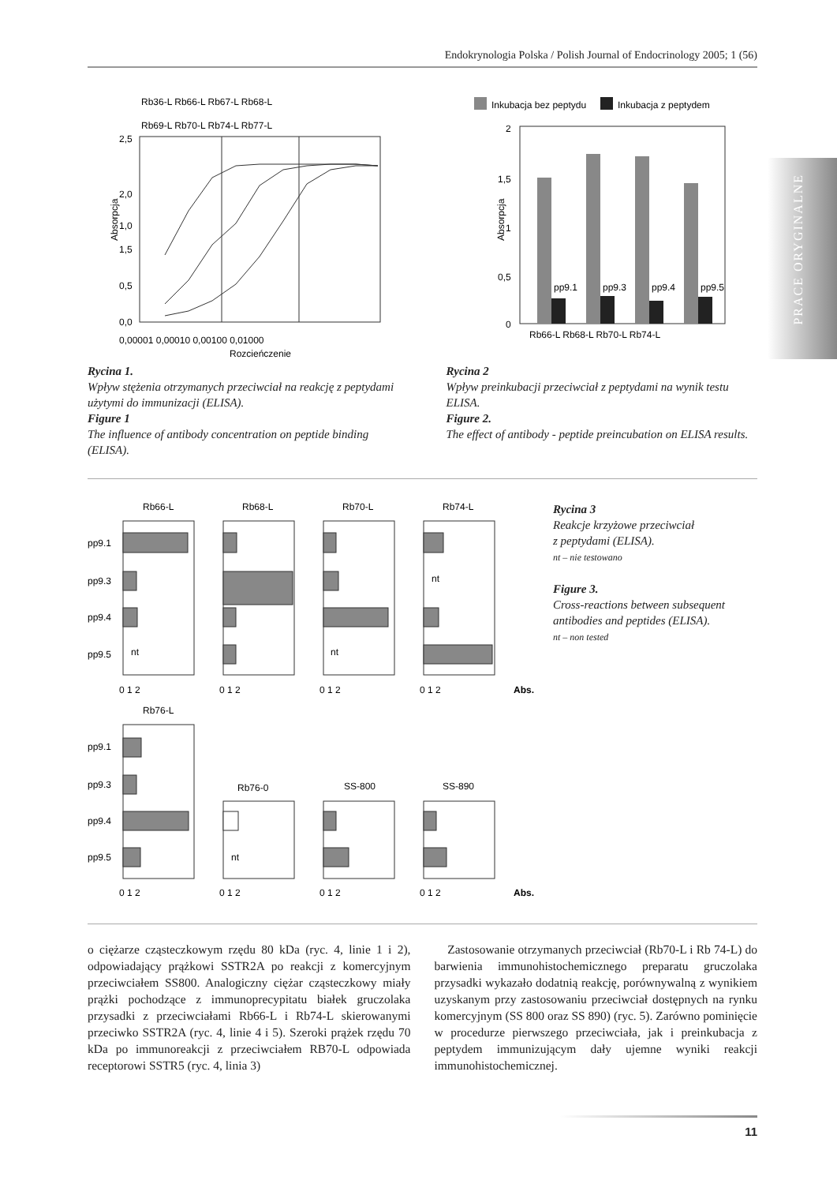Endokrynologia Polska / Polish Journal of Endocrinology 2005; 1 (56)
PRACE ORYGINALNE
Rb36-L Rb66-L Rb67-L Rb68-L
Rb69-L Rb70-L Rb74-L Rb77-L
2,5
2,0
1,5
0,5
0,0
1,0
0,00001 0,00010 0,00100 0,01000
Rozcieńczenie
Absorpcja
Inkubacja bez peptydu
Inkubacja z peptydem
pp9.1
pp9.3
pp9.4
pp9.5
2
1,5
1
0,5
0
Rb66-L Rb68-L Rb70-L Rb74-L
Absorpcja
Rycina 1.
Wpływ stężenia otrzymanych przeciwciał na reakcję z peptydami użytymi do immunizacji (ELISA).
Figure 1
The influence of antibody concentration on peptide binding (ELISA).
Rycina 2
Wpływ preinkubacji przeciwciał z peptydami na wynik testu ELISA.
Figure 2.
The effect of antibody - peptide preincubation on ELISA results.
Rb66-L
Rb68-L
Rb70-L
Rb74-L
pp9.1
pp9.3
pp9.4
pp9.5
nt
nt
nt
0 1 2
0 1 2
0 1 2
0 1 2
Abs.
Rb76-L
Rb76-0
SS-800
SS-890
pp9.1
pp9.3
pp9.4
pp9.5
nt
0 1 2
0 1 2
0 1 2
0 1 2
Abs.
Rycina 3
Reakcje krzyżowe przeciwciał
z peptydami (ELISA).
nt – nie testowano
Figure 3.
Cross-reactions between subsequent antibodies and peptides (ELISA).
nt – non tested
o ciężarze cząsteczkowym rzędu 80 kDa (ryc. 4, linie 1 i 2), odpowiadający prążkowi SSTR2A po reakcji z komercyjnym przeciwciałem SS800. Analogiczny ciężar cząsteczkowy miały prążki pochodzące z immunoprecypitatu białek gruczolaka przysadki z przeciwciałami Rb66-L i Rb74-L skierowanymi przeciwko SSTR2A (ryc. 4, linie 4 i 5). Szeroki prążek rzędu 70 kDa po immunoreakcji z przeciwciałem RB70-L odpowiada receptorowi SSTR5 (ryc. 4, linia 3)
Zastosowanie otrzymanych przeciwciał (Rb70-L i Rb 74-L) do barwienia immunohistochemicznego preparatu gruczolaka przysadki wykazało dodatnią reakcję, porównywalną z wynikiem uzyskanym przy zastosowaniu przeciwciał dostępnych na rynku komercyjnym (SS 800 oraz SS 890) (ryc. 5). Zarówno pominięcie w procedurze pierwszego przeciwciała, jak i preinkubacja z peptydem immunizującym dały ujemne wyniki reakcji immunohistochemicznej.
11